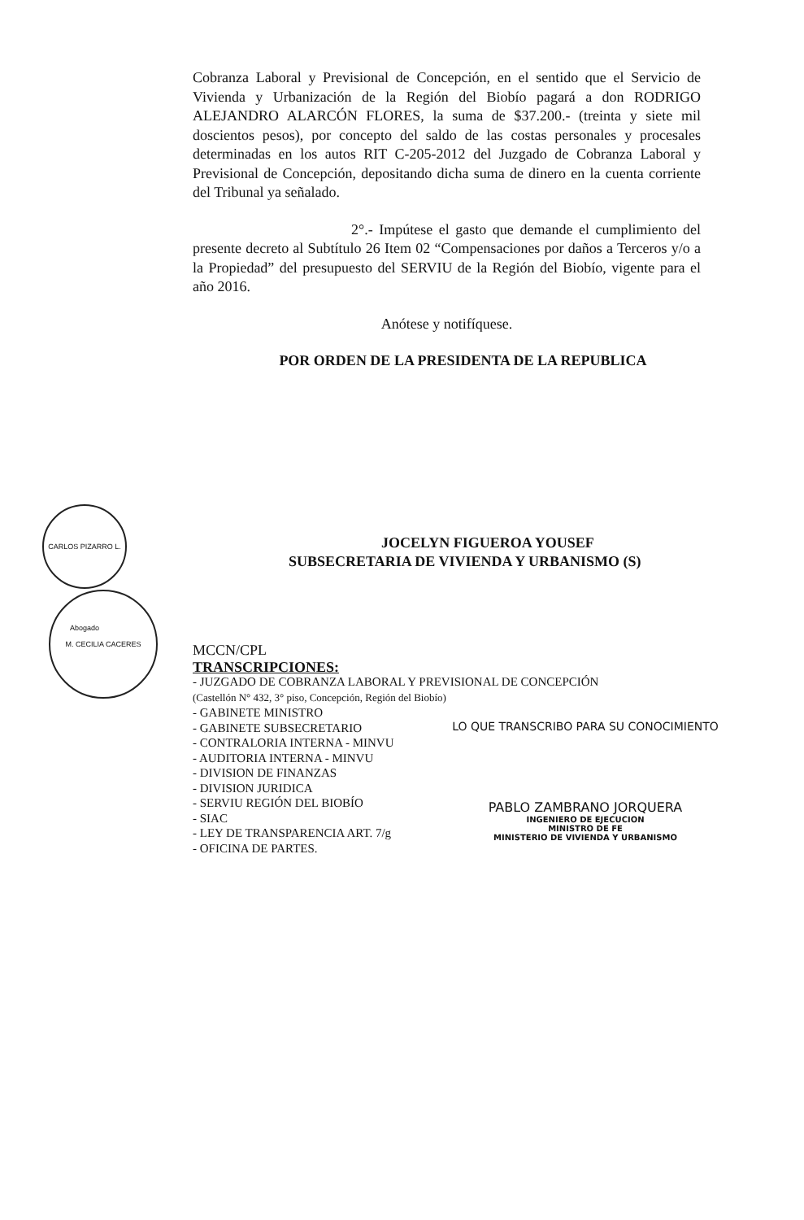CARLOS PIZARRO L. Abogado
M. CECILIA CACERES
Cobranza Laboral y Previsional de Concepción, en el sentido que el Servicio de Vivienda y Urbanización de la Región del Biobío pagará a don RODRIGO ALEJANDRO ALARCÓN FLORES, la suma de $37.200.- (treinta y siete mil doscientos pesos), por concepto del saldo de las costas personales y procesales determinadas en los autos RIT C-205-2012 del Juzgado de Cobranza Laboral y Previsional de Concepción, depositando dicha suma de dinero en la cuenta corriente del Tribunal ya señalado.
2°.- Impútese el gasto que demande el cumplimiento del presente decreto al Subtítulo 26 Item 02 “Compensaciones por daños a Terceros y/o a la Propiedad” del presupuesto del SERVIU de la Región del Biobío, vigente para el año 2016.
Anótese y notifíquese.
POR ORDEN DE LA PRESIDENTA DE LA REPUBLICA
JOCELYN FIGUEROA YOUSEF
SUBSECRETARIA DE VIVIENDA Y URBANISMO (S)
MCCN/CPL
TRANSCRIPCIONES:
- JUZGADO DE COBRANZA LABORAL Y PREVISIONAL DE CONCEPCIÓN
(Castellón N° 432, 3° piso, Concepción, Región del Biobío)
- GABINETE MINISTRO
- GABINETE SUBSECRETARIO
- CONTRALORIA INTERNA - MINVU
- AUDITORIA INTERNA - MINVU
- DIVISION DE FINANZAS
- DIVISION JURIDICA
- SERVIU REGIÓN DEL BIOBÍO
- SIAC
- LEY DE TRANSPARENCIA ART. 7/g
- OFICINA DE PARTES.
LO QUE TRANSCRIBO PARA SU CONOCIMIENTO
PABLO ZAMBRANO JORQUERA
INGENIERO DE EJECUCION
MINISTRO DE FE
MINISTERIO DE VIVIENDA Y URBANISMO